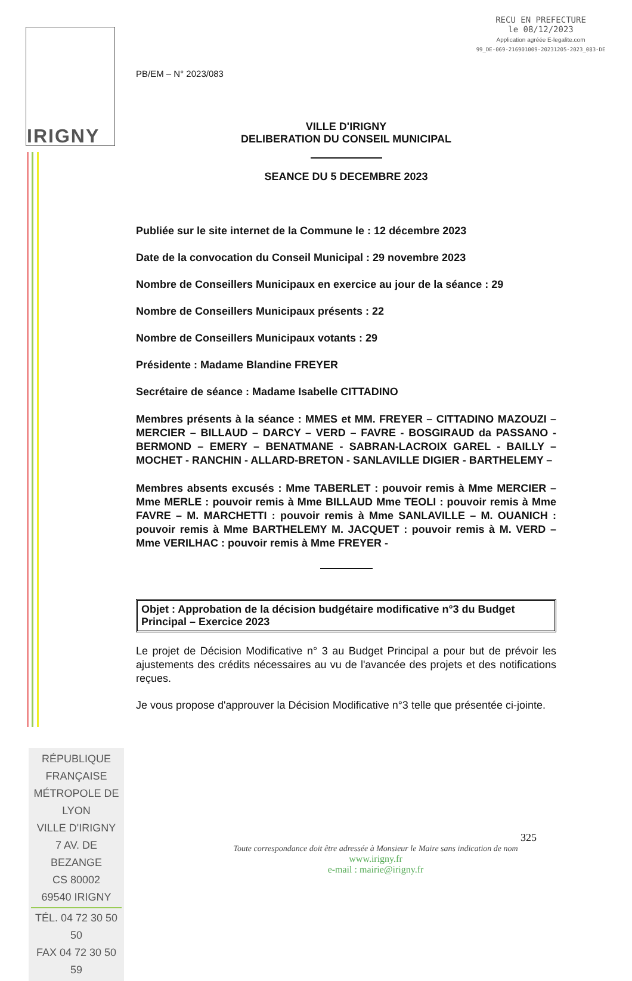IRIGNY
RECU EN PREFECTURE
le 08/12/2023
Application agréée E-legalite.com
99_DE-069-216901009-20231205-2023_083-DE
PB/EM – N° 2023/083
VILLE D'IRIGNY
DELIBERATION DU CONSEIL MUNICIPAL
SEANCE DU 5 DECEMBRE 2023
Publiée sur le site internet de la Commune le : 12 décembre 2023
Date de la convocation du Conseil Municipal : 29 novembre 2023
Nombre de Conseillers Municipaux en exercice au jour de la séance : 29
Nombre de Conseillers Municipaux présents : 22
Nombre de Conseillers Municipaux votants : 29
Présidente : Madame Blandine FREYER
Secrétaire de séance : Madame Isabelle CITTADINO
Membres présents à la séance : MMES et MM. FREYER – CITTADINO MAZOUZI – MERCIER – BILLAUD – DARCY – VERD – FAVRE - BOSGIRAUD da PASSANO - BERMOND – EMERY – BENATMANE - SABRAN-LACROIX GAREL - BAILLY – MOCHET - RANCHIN - ALLARD-BRETON - SANLAVILLE DIGIER - BARTHELEMY –
Membres absents excusés : Mme TABERLET : pouvoir remis à Mme MERCIER – Mme MERLE : pouvoir remis à Mme BILLAUD Mme TEOLI : pouvoir remis à Mme FAVRE – M. MARCHETTI : pouvoir remis à Mme SANLAVILLE – M. OUANICH : pouvoir remis à Mme BARTHELEMY M. JACQUET : pouvoir remis à M. VERD – Mme VERILHAC : pouvoir remis à Mme FREYER -
Objet : Approbation de la décision budgétaire modificative n°3 du Budget Principal – Exercice 2023
Le projet de Décision Modificative n° 3 au Budget Principal a pour but de prévoir les ajustements des crédits nécessaires au vu de l'avancée des projets et des notifications reçues.
Je vous propose d'approuver la Décision Modificative n°3 telle que présentée ci-jointe.
RÉPUBLIQUE FRANÇAISE
MÉTROPOLE DE LYON
VILLE D'IRIGNY
7 AV. DE BEZANGE
CS 80002
69540 IRIGNY
TÉL. 04 72 30 50 50
FAX 04 72 30 50 59
325
Toute correspondance doit être adressée à Monsieur le Maire sans indication de nom
www.irigny.fr
e-mail : mairie@irigny.fr